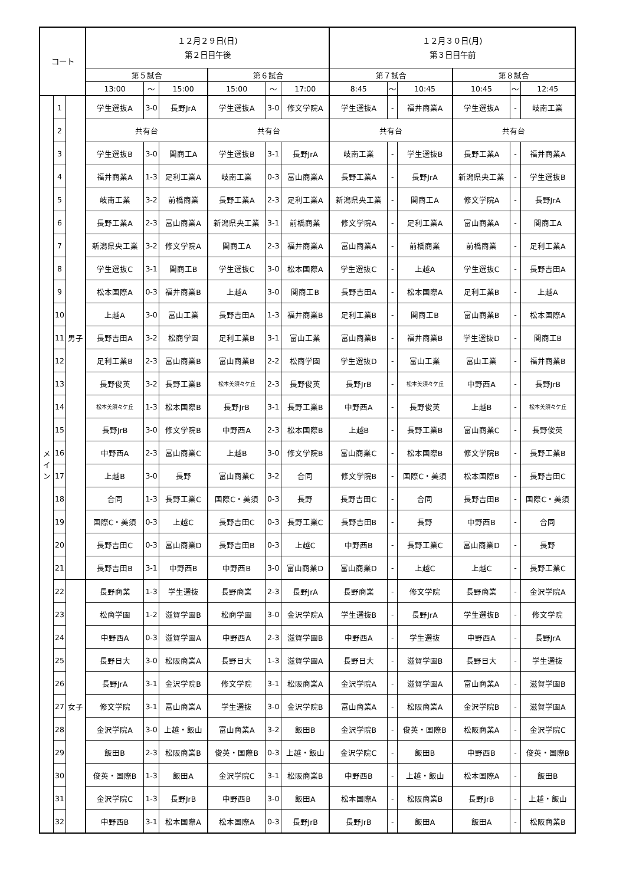| コート | | | １２月２９日(日) 第２日目午後 | | | | | | １２月３０日(月) 第３日目午前 | | | | | |
| --- | --- | --- | --- | --- | --- | --- | --- | --- | --- | --- | --- | --- | --- | --- |
| | | | 第５試合 | | | 第６試合 | | | 第７試合 | | | 第８試合 | | |
| | | | 13:00 | ～ | 15:00 | 15:00 | ～ | 17:00 | 8:45 | ～ | 10:45 | 10:45 | ～ | 12:45 |
| メ イ ン | 1 | 男子 | 学生選抜A | 3-0 | 長野JrA | 学生選抜A | 3-0 | 修文学院A | 学生選抜A | - | 福井商業A | 学生選抜A | - | 岐南工業 |
| | 2 | | 共有台 | | | 共有台 | | | 共有台 | | | 共有台 | | |
| | 3 | | 学生選抜B | 3-0 | 関商工A | 学生選抜B | 3-1 | 長野JrA | 岐南工業 | - | 学生選抜B | 長野工業A | - | 福井商業A |
| | 4 | | 福井商業A | 1-3 | 足利工業A | 岐南工業 | 0-3 | 富山商業A | 長野工業A | - | 長野JrA | 新潟県央工業 | - | 学生選抜B |
| | 5 | | 岐南工業 | 3-2 | 前橋商業 | 長野工業A | 2-3 | 足利工業A | 新潟県央工業 | - | 関商工A | 修文学院A | - | 長野JrA |
| | 6 | | 長野工業A | 2-3 | 富山商業A | 新潟県央工業 | 3-1 | 前橋商業 | 修文学院A | - | 足利工業A | 富山商業A | - | 関商工A |
| | 7 | | 新潟県央工業 | 3-2 | 修文学院A | 関商工A | 2-3 | 福井商業A | 富山商業A | - | 前橋商業 | 前橋商業 | - | 足利工業A |
| | 8 | | 学生選抜C | 3-1 | 関商工B | 学生選抜C | 3-0 | 松本国際A | 学生選抜C | - | 上越A | 学生選抜C | - | 長野吉田A |
| | 9 | | 松本国際A | 0-3 | 福井商業B | 上越A | 3-0 | 関商工B | 長野吉田A | - | 松本国際A | 足利工業B | - | 上越A |
| | 10 | | 上越A | 3-0 | 富山工業 | 長野吉田A | 1-3 | 福井商業B | 足利工業B | - | 関商工B | 富山商業B | - | 松本国際A |
| | 11 | | 長野吉田A | 3-2 | 松商学園 | 足利工業B | 3-1 | 富山工業 | 富山商業B | - | 福井商業B | 学生選抜D | - | 関商工B |
| | 12 | | 足利工業B | 2-3 | 富山商業B | 富山商業B | 2-2 | 松商学園 | 学生選抜D | - | 富山工業 | 富山工業 | - | 福井商業B |
| | 13 | | 長野俊英 | 3-2 | 長野工業B | 松本美須々ケ丘 | 2-3 | 長野俊英 | 長野JrB | - | 松本美須々ケ丘 | 中野西A | - | 長野JrB |
| | 14 | | 松本美須々ケ丘 | 1-3 | 松本国際B | 長野JrB | 3-1 | 長野工業B | 中野西A | - | 長野俊英 | 上越B | - | 松本美須々ケ丘 |
| | 15 | | 長野JrB | 3-0 | 修文学院B | 中野西A | 2-3 | 松本国際B | 上越B | - | 長野工業B | 富山商業C | - | 長野俊英 |
| | 16 | | 中野西A | 2-3 | 富山商業C | 上越B | 3-0 | 修文学院B | 富山商業C | - | 松本国際B | 修文学院B | - | 長野工業B |
| | 17 | | 上越B | 3-0 | 長野 | 富山商業C | 3-2 | 合同 | 修文学院B | - | 国際C・美須 | 松本国際B | - | 長野吉田C |
| | 18 | | 合同 | 1-3 | 長野工業C | 国際C・美須 | 0-3 | 長野 | 長野吉田C | - | 合同 | 長野吉田B | - | 国際C・美須 |
| | 19 | | 国際C・美須 | 0-3 | 上越C | 長野吉田C | 0-3 | 長野工業C | 長野吉田B | - | 長野 | 中野西B | - | 合同 |
| | 20 | | 長野吉田C | 0-3 | 富山商業D | 長野吉田B | 0-3 | 上越C | 中野西B | - | 長野工業C | 富山商業D | - | 長野 |
| | 21 | | 長野吉田B | 3-1 | 中野西B | 中野西B | 3-0 | 富山商業D | 富山商業D | - | 上越C | 上越C | - | 長野工業C |
| | 22 | 女子 | 長野商業 | 1-3 | 学生選抜 | 長野商業 | 2-3 | 長野JrA | 長野商業 | - | 修文学院 | 長野商業 | - | 金沢学院A |
| | 23 | | 松商学園 | 1-2 | 滋賀学園B | 松商学園 | 3-0 | 金沢学院A | 学生選抜B | - | 長野JrA | 学生選抜B | - | 修文学院 |
| | 24 | | 中野西A | 0-3 | 滋賀学園A | 中野西A | 2-3 | 滋賀学園B | 中野西A | - | 学生選抜 | 中野西A | - | 長野JrA |
| | 25 | | 長野日大 | 3-0 | 松阪商業A | 長野日大 | 1-3 | 滋賀学園A | 長野日大 | - | 滋賀学園B | 長野日大 | - | 学生選抜 |
| | 26 | | 長野JrA | 3-1 | 金沢学院B | 修文学院 | 3-1 | 松阪商業A | 金沢学院A | - | 滋賀学園A | 富山商業A | - | 滋賀学園B |
| | 27 | | 修文学院 | 3-1 | 富山商業A | 学生選抜 | 3-0 | 金沢学院B | 富山商業A | - | 松阪商業A | 金沢学院B | - | 滋賀学園A |
| | 28 | | 金沢学院A | 3-0 | 上越・飯山 | 富山商業A | 3-2 | 飯田B | 金沢学院B | - | 俊英・国際B | 松阪商業A | - | 金沢学院C |
| | 29 | | 飯田B | 2-3 | 松阪商業B | 俊英・国際B | 0-3 | 上越・飯山 | 金沢学院C | - | 飯田B | 中野西B | - | 俊英・国際B |
| | 30 | | 俊英・国際B | 1-3 | 飯田A | 金沢学院C | 3-1 | 松阪商業B | 中野西B | - | 上越・飯山 | 松本国際A | - | 飯田B |
| | 31 | | 金沢学院C | 1-3 | 長野JrB | 中野西B | 3-0 | 飯田A | 松本国際A | - | 松阪商業B | 長野JrB | - | 上越・飯山 |
| | 32 | | 中野西B | 3-1 | 松本国際A | 松本国際A | 0-3 | 長野JrB | 長野JrB | - | 飯田A | 飯田A | - | 松阪商業B |